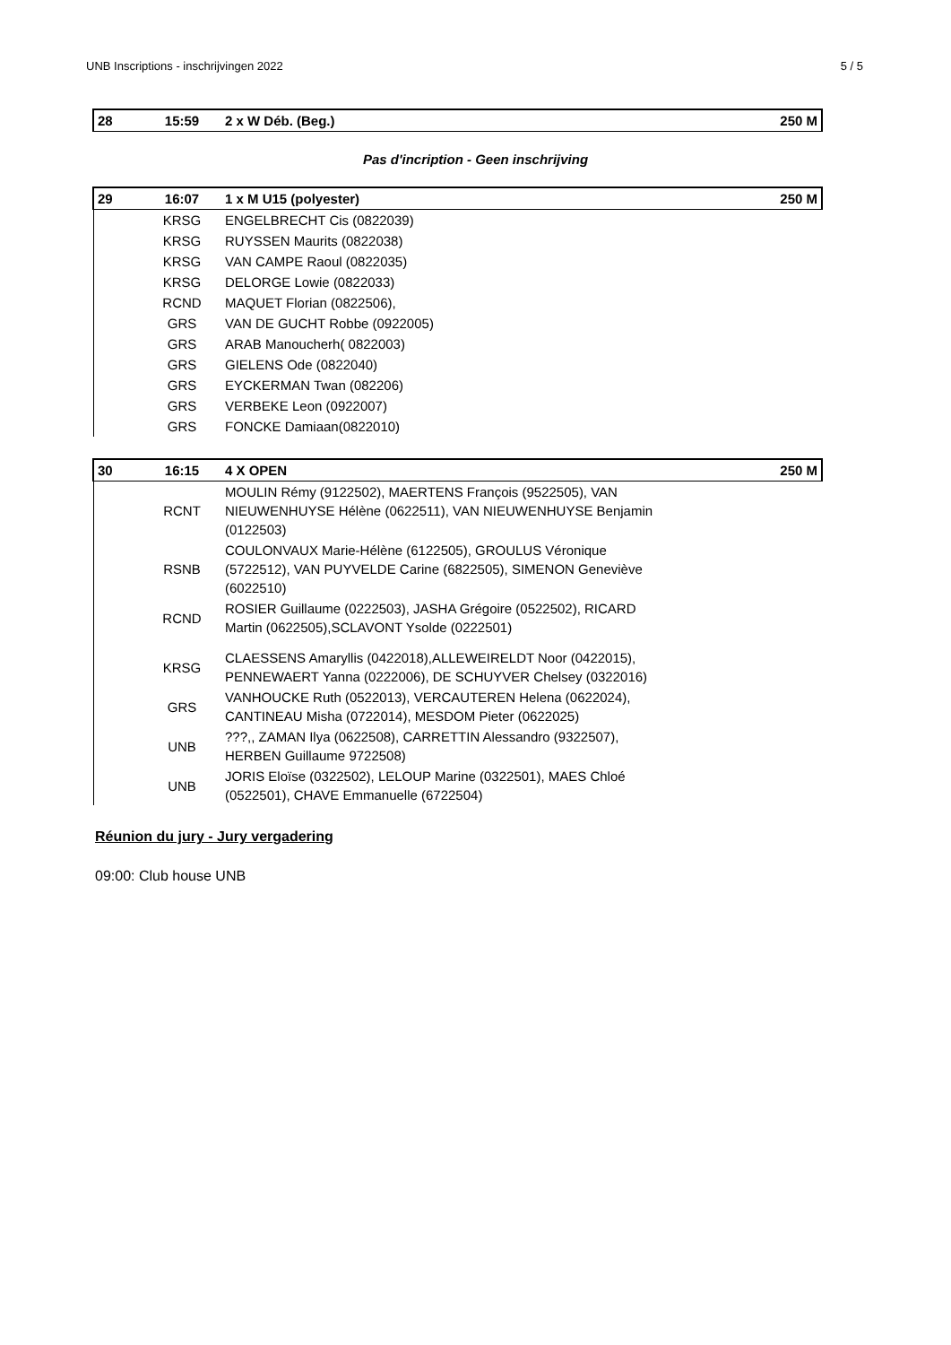UNB Inscriptions - inschrijvingen 2022 5 / 5
| 28 | 15:59 | 2 x W Déb. (Beg.) | 250 M |
Pas d'incription - Geen inschrijving
| 29 | 16:07 | 1 x M U15 (polyester) | 250 M |
| | KRSG | ENGELBRECHT Cis (0822039) | |
| | KRSG | RUYSSEN Maurits (0822038) | |
| | KRSG | VAN CAMPE Raoul (0822035) | |
| | KRSG | DELORGE Lowie (0822033) | |
| | RCND | MAQUET Florian (0822506), | |
| | GRS | VAN DE GUCHT Robbe (0922005) | |
| | GRS | ARAB Manoucherh( 0822003) | |
| | GRS | GIELENS Ode (0822040) | |
| | GRS | EYCKERMAN Twan (082206) | |
| | GRS | VERBEKE Leon (0922007) | |
| | GRS | FONCKE Damiaan(0822010) | |
| 30 | 16:15 | 4 X OPEN | 250 M |
| | RCNT | MOULIN Rémy (9122502), MAERTENS François (9522505), VAN NIEUWENHUYSE Hélène (0622511), VAN NIEUWENHUYSE Benjamin (0122503) | |
| | RSNB | COULONVAUX Marie-Hélène (6122505), GROULUS Véronique (5722512), VAN PUYVELDE Carine (6822505), SIMENON Geneviève (6022510) | |
| | RCND | ROSIER Guillaume (0222503), JASHA Grégoire (0522502), RICARD Martin (0622505),SCLAVONT Ysolde (0222501) | |
| | KRSG | CLAESSENS Amaryllis (0422018),ALLEWEIRELDT Noor (0422015), PENNEWAERT Yanna (0222006), DE SCHUYVER Chelsey (0322016) | |
| | GRS | VANHOUCKE Ruth (0522013), VERCAUTEREN Helena (0622024), CANTINEAU Misha (0722014), MESDOM Pieter (0622025) | |
| | UNB | ???,, ZAMAN Ilya (0622508), CARRETTIN Alessandro (9322507), HERBEN Guillaume 9722508) | |
| | UNB | JORIS Eloïse (0322502), LELOUP Marine (0322501), MAES Chloé (0522501), CHAVE Emmanuelle (6722504) | |
Réunion du jury - Jury vergadering
09:00: Club house UNB